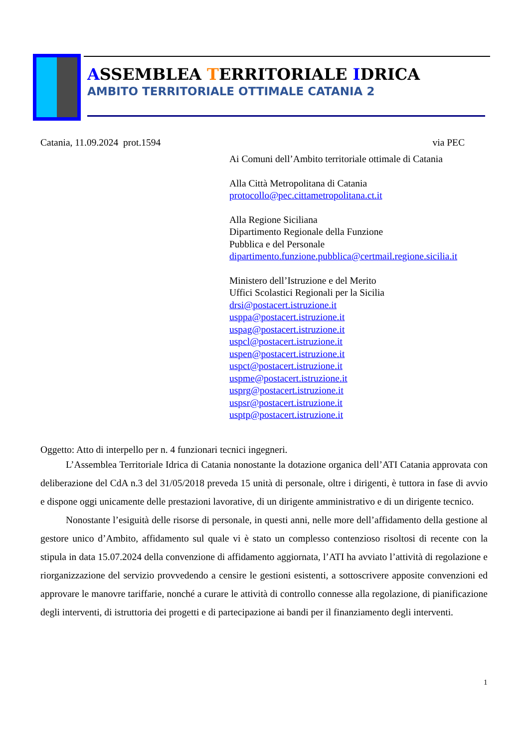ASSEMBLEA TERRITORIALE IDRICA
AMBITO TERRITORIALE OTTIMALE CATANIA 2
Catania, 11.09.2024 prot.1594 via PEC
Ai Comuni dell’Ambito territoriale ottimale di Catania
Alla Città Metropolitana di Catania
protocollo@pec.cittametropolitana.ct.it
Alla Regione Siciliana
Dipartimento Regionale della Funzione
Pubblica e del Personale
dipartimento.funzione.pubblica@certmail.regione.sicilia.it
Ministero dell’Istruzione e del Merito
Uffici Scolastici Regionali per la Sicilia
drsi@postacert.istruzione.it
usppa@postacert.istruzione.it
uspag@postacert.istruzione.it
uspcl@postacert.istruzione.it
uspen@postacert.istruzione.it
uspct@postacert.istruzione.it
uspme@postacert.istruzione.it
usprg@postacert.istruzione.it
uspsr@postacert.istruzione.it
usptp@postacert.istruzione.it
Oggetto: Atto di interpello per n. 4 funzionari tecnici ingegneri.
L’Assemblea Territoriale Idrica di Catania nonostante la dotazione organica dell’ATI Catania approvata con deliberazione del CdA n.3 del 31/05/2018 preveda 15 unità di personale, oltre i dirigenti, è tuttora in fase di avvio e dispone oggi unicamente delle prestazioni lavorative, di un dirigente amministrativo e di un dirigente tecnico.
Nonostante l’esiguità delle risorse di personale, in questi anni, nelle more dell’affidamento della gestione al gestore unico d’Ambito, affidamento sul quale vi è stato un complesso contenzioso risoltosi di recente con la stipula in data 15.07.2024 della convenzione di affidamento aggiornata, l’ATI ha avviato l’attività di regolazione e riorganizzazione del servizio provvedendo a censire le gestioni esistenti, a sottoscrivere apposite convenzioni ed approvare le manovre tariffarie, nonché a curare le attività di controllo connesse alla regolazione, di pianificazione degli interventi, di istruttoria dei progetti e di partecipazione ai bandi per il finanziamento degli interventi.
1